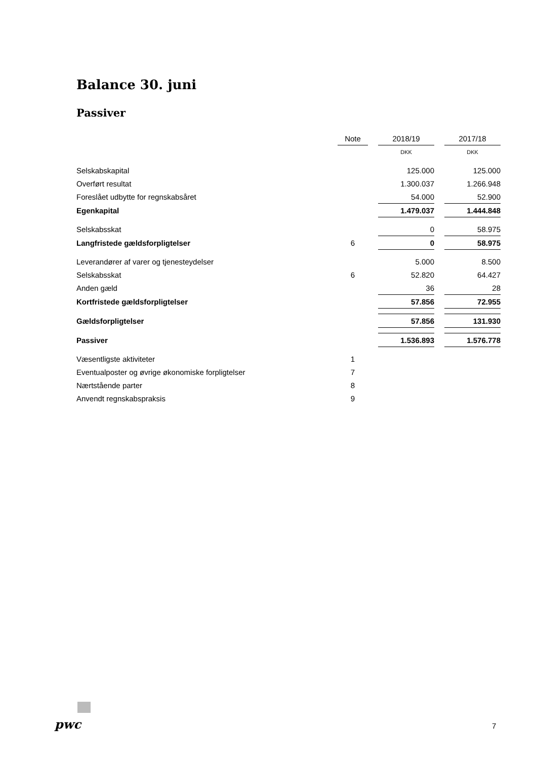Balance 30. juni
Passiver
| | Note | | 2018/19 | | 2017/18 |
| | | | DKK | | DKK |
| Selskabskapital | | | 125.000 | | 125.000 |
| Overført resultat | | | 1.300.037 | | 1.266.948 |
| Foreslået udbytte for regnskabsåret | | | 54.000 | | 52.900 |
| Egenkapital | | | 1.479.037 | | 1.444.848 |
| Selskabsskat | | | 0 | | 58.975 |
| Langfristede gældsforpligtelser | 6 | | 0 | | 58.975 |
| Leverandører af varer og tjenesteydelser | | | 5.000 | | 8.500 |
| Selskabsskat | 6 | | 52.820 | | 64.427 |
| Anden gæld | | | 36 | | 28 |
| Kortfristede gældsforpligtelser | | | 57.856 | | 72.955 |
| Gældsforpligtelser | | | 57.856 | | 131.930 |
| Passiver | | | 1.536.893 | | 1.576.778 |
| Væsentligste aktiviteter | 1 | | | | |
| Eventualposter og øvrige økonomiske forpligtelser | 7 | | | | |
| Nærtstående parter | 8 | | | | |
| Anvendt regnskabspraksis | 9 | | | | |
pwc 7